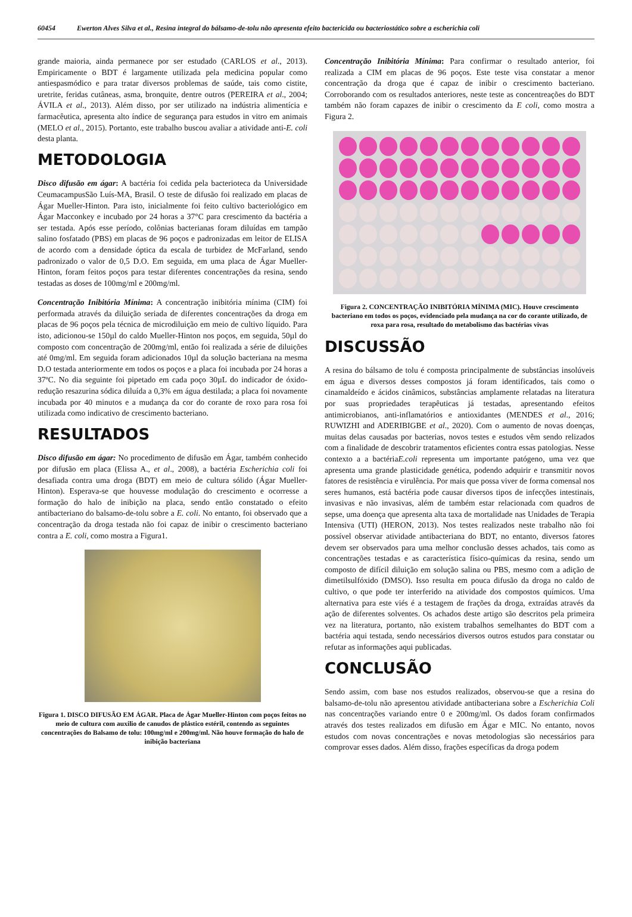60454 Ewerton Alves Silva et al., Resina integral do bálsamo-de-tolu não apresenta efeito bactericida ou bacteriostático sobre a escherichia coli
grande maioria, ainda permanece por ser estudado (CARLOS et al., 2013). Empiricamente o BDT é largamente utilizada pela medicina popular como antiespasmódico e para tratar diversos problemas de saúde, tais como cistite, uretrite, feridas cutâneas, asma, bronquite, dentre outros (PEREIRA et al., 2004; ÁVILA et al., 2013). Além disso, por ser utilizado na indústria alimentícia e farmacêutica, apresenta alto índice de segurança para estudos in vitro em animais (MELO et al., 2015). Portanto, este trabalho buscou avaliar a atividade anti-E. coli desta planta.
METODOLOGIA
Disco difusão em ágar: A bactéria foi cedida pela bacterioteca da Universidade CeumacampusSão Luís-MA, Brasil. O teste de difusão foi realizado em placas de Ágar Mueller-Hinton. Para isto, inicialmente foi feito cultivo bacteriológico em Ágar Macconkey e incubado por 24 horas a 37°C para crescimento da bactéria a ser testada. Após esse período, colônias bacterianas foram diluídas em tampão salino fosfatado (PBS) em placas de 96 poços e padronizadas em leitor de ELISA de acordo com a densidade óptica da escala de turbidez de McFarland, sendo padronizado o valor de 0,5 D.O. Em seguida, em uma placa de Ágar Mueller-Hinton, foram feitos poços para testar diferentes concentrações da resina, sendo testadas as doses de 100mg/ml e 200mg/ml.
Concentração Inibitória Mínima: A concentração inibitória mínima (CIM) foi performada através da diluição seriada de diferentes concentrações da droga em placas de 96 poços pela técnica de microdiluição em meio de cultivo líquido. Para isto, adicionou-se 150µl do caldo Mueller-Hinton nos poços, em seguida, 50µl do composto com concentração de 200mg/ml, então foi realizada a série de diluições até 0mg/ml. Em seguida foram adicionados 10µl da solução bacteriana na mesma D.O testada anteriormente em todos os poços e a placa foi incubada por 24 horas a 37ºC. No dia seguinte foi pipetado em cada poço 30µL do indicador de óxido-redução resazurina sódica diluída a 0,3% em água destilada; a placa foi novamente incubada por 40 minutos e a mudança da cor do corante de roxo para rosa foi utilizada como indicativo de crescimento bacteriano.
RESULTADOS
Disco difusão em ágar: No procedimento de difusão em Ágar, também conhecido por difusão em placa (Elissa A., et al., 2008), a bactéria Escherichia coli foi desafiada contra uma droga (BDT) em meio de cultura sólido (Ágar Mueller-Hinton). Esperava-se que houvesse modulação do crescimento e ocorresse a formação do halo de inibição na placa, sendo então constatado o efeito antibacteriano do balsamo-de-tolu sobre a E. coli. No entanto, foi observado que a concentração da droga testada não foi capaz de inibir o crescimento bacteriano contra a E. coli, como mostra a Figura1.
Figura 1. DISCO DIFUSÃO EM ÁGAR. Placa de Ágar Mueller-Hinton com poços feitos no meio de cultura com auxilio de canudos de plástico estéril, contendo as seguintes concentrações do Balsamo de tolu: 100mg/ml e 200mg/ml. Não houve formação do halo de inibição bacteriana
Concentração Inibitória Mínima: Para confirmar o resultado anterior, foi realizada a CIM em placas de 96 poços. Este teste visa constatar a menor concentração da droga que é capaz de inibir o crescimento bacteriano. Corroborando com os resultados anteriores, neste teste as concentreações do BDT também não foram capazes de inibir o crescimento da E coli, como mostra a Figura 2.
Figura 2. CONCENTRAÇÃO INIBITÓRIA MÍNIMA (MIC). Houve crescimento bacteriano em todos os poços, evidenciado pela mudança na cor do corante utilizado, de roxa para rosa, resultado do metabolismo das bactérias vivas
DISCUSSÃO
A resina do bálsamo de tolu é composta principalmente de substâncias insolúveis em água e diversos desses compostos já foram identificados, tais como o cinamaldeído e ácidos cinâmicos, substâncias amplamente relatadas na literatura por suas propriedades terapêuticas já testadas, apresentando efeitos antimicrobianos, anti-inflamatórios e antioxidantes (MENDES et al., 2016; RUWIZHI and ADERIBIGBE et al., 2020). Com o aumento de novas doenças, muitas delas causadas por bacterias, novos testes e estudos vêm sendo relizados com a finalidade de descobrir tratamentos eficientes contra essas patologias. Nesse contexto a a bactériaE.coli representa um importante patógeno, uma vez que apresenta uma grande plasticidade genética, podendo adquirir e transmitir novos fatores de resistência e virulência. Por mais que possa viver de forma comensal nos seres humanos, está bactéria pode causar diversos tipos de infecções intestinais, invasivas e não invasivas, além de também estar relacionada com quadros de sepse, uma doença que apresenta alta taxa de mortalidade nas Unidades de Terapia Intensiva (UTI) (HERON, 2013). Nos testes realizados neste trabalho não foi possível observar atividade antibacteriana do BDT, no entanto, diversos fatores devem ser observados para uma melhor conclusão desses achados, tais como as concentrações testadas e as característica físico-químicas da resina, sendo um composto de difícil diluição em solução salina ou PBS, mesmo com a adição de dimetilsulfóxido (DMSO). Isso resulta em pouca difusão da droga no caldo de cultivo, o que pode ter interferido na atividade dos compostos químicos. Uma alternativa para este viés é a testagem de frações da droga, extraídas através da ação de diferentes solventes. Os achados deste artigo são descritos pela primeira vez na literatura, portanto, não existem trabalhos semelhantes do BDT com a bactéria aqui testada, sendo necessários diversos outros estudos para constatar ou refutar as informações aqui publicadas.
CONCLUSÃO
Sendo assim, com base nos estudos realizados, observou-se que a resina do balsamo-de-tolu não apresentou atividade antibacteriana sobre a Escherichia Coli nas concentrações variando entre 0 e 200mg/ml. Os dados foram confirmados através dos testes realizados em difusão em Ágar e MIC. No entanto, novos estudos com novas concentrações e novas metodologias são necessários para comprovar esses dados. Além disso, frações específicas da droga podem